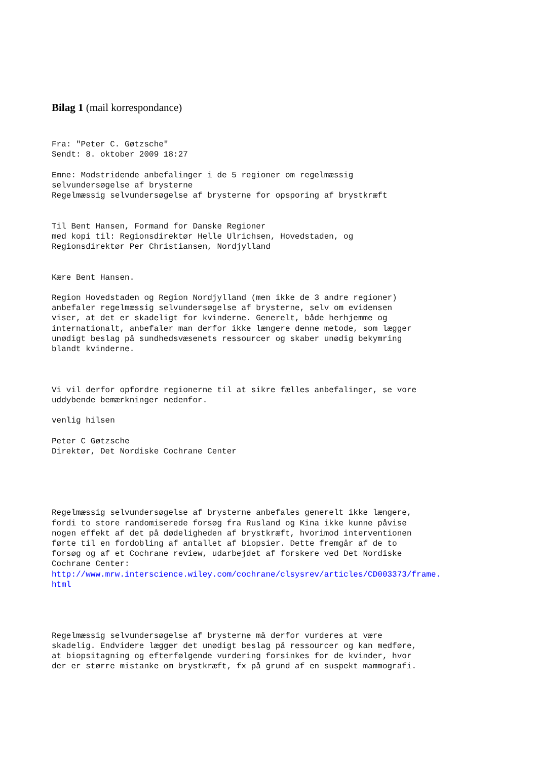Bilag 1 (mail korrespondance)
Fra: "Peter C. Gøtzsche"
Sendt: 8. oktober 2009 18:27

Emne: Modstridende anbefalinger i de 5 regioner om regelmæssig
selvundersøgelse af brysterne
Regelmæssig selvundersøgelse af brysterne for opsporing af brystkræft


Til Bent Hansen, Formand for Danske Regioner
med kopi til: Regionsdirektør Helle Ulrichsen, Hovedstaden, og
Regionsdirektør Per Christiansen, Nordjylland


Kære Bent Hansen.

Region Hovedstaden og Region Nordjylland (men ikke de 3 andre regioner)
anbefaler regelmæssig selvundersøgelse af brysterne, selv om evidensen
viser, at det er skadeligt for kvinderne. Generelt, både herhjemme og
internationalt, anbefaler man derfor ikke længere denne metode, som lægger
unødigt beslag på sundhedsvæsenets ressourcer og skaber unødig bekymring
blandt kvinderne.



Vi vil derfor opfordre regionerne til at sikre fælles anbefalinger, se vore
uddybende bemærkninger nedenfor.

venlig hilsen

Peter C Gøtzsche
Direktør, Det Nordiske Cochrane Center





Regelmæssig selvundersøgelse af brysterne anbefales generelt ikke længere,
fordi to store randomiserede forsøg fra Rusland og Kina ikke kunne påvise
nogen effekt af det på dødeligheden af brystkræft, hvorimod interventionen
førte til en fordobling af antallet af biopsier. Dette fremgår af de to
forsøg og af et Cochrane review, udarbejdet af forskere ved Det Nordiske
Cochrane Center:
http://www.mrw.interscience.wiley.com/cochrane/clsysrev/articles/CD003373/frame.
html




Regelmæssig selvundersøgelse af brysterne må derfor vurderes at være
skadelig. Endvidere lægger det unødigt beslag på ressourcer og kan medføre,
at biopsitagning og efterfølgende vurdering forsinkes for de kvinder, hvor
der er større mistanke om brystkræft, fx på grund af en suspekt mammografi.